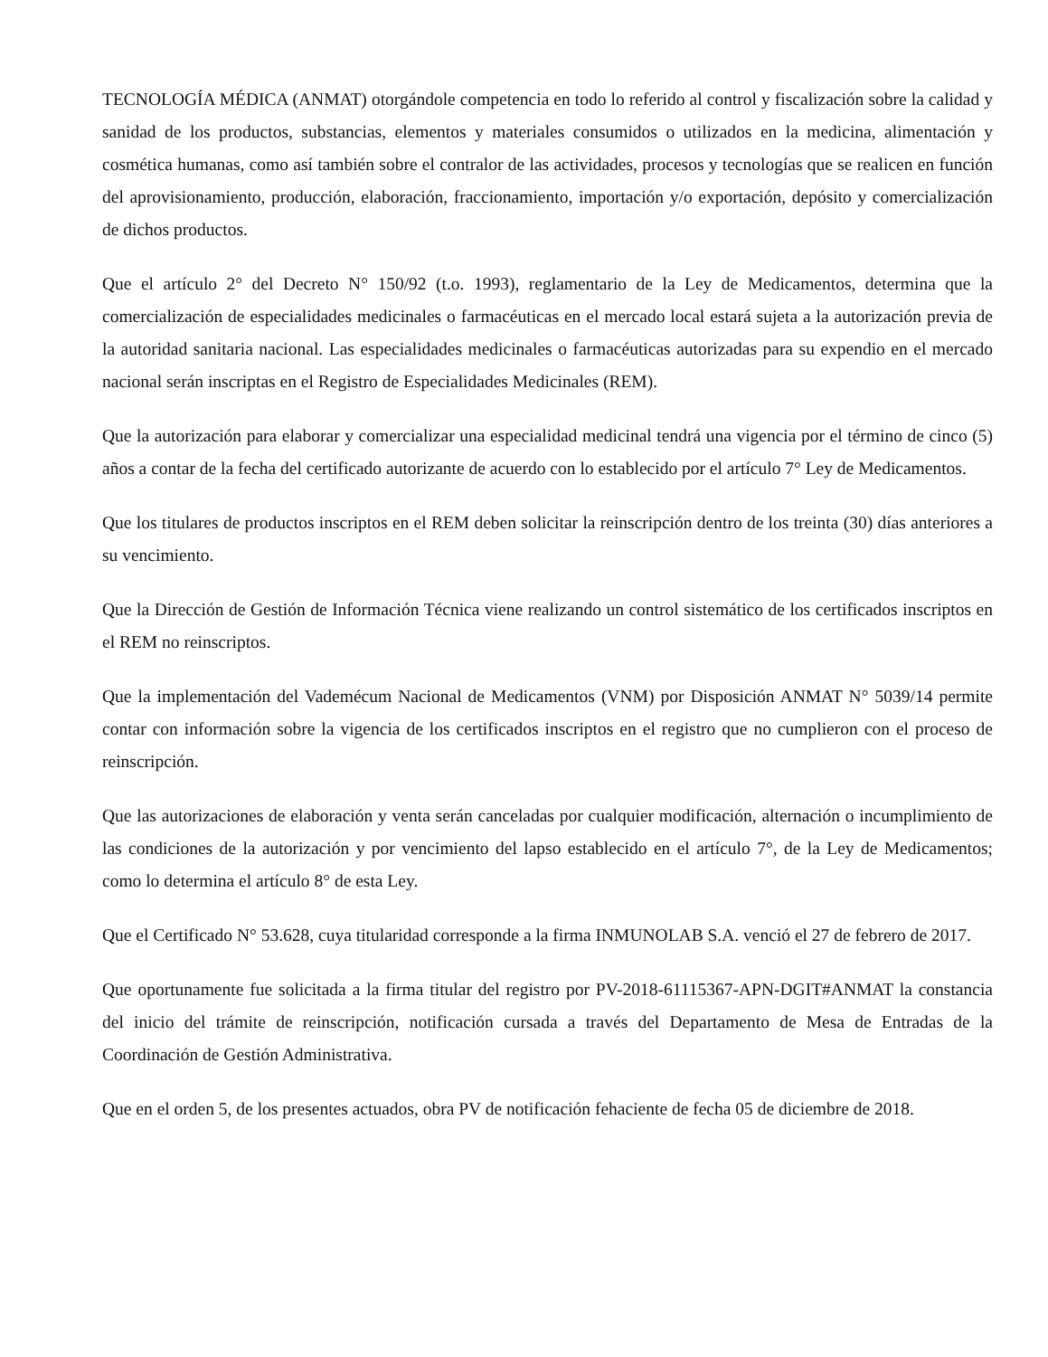TECNOLOGÍA MÉDICA (ANMAT) otorgándole competencia en todo lo referido al control y fiscalización sobre la calidad y sanidad de los productos, substancias, elementos y materiales consumidos o utilizados en la medicina, alimentación y cosmética humanas, como así también sobre el contralor de las actividades, procesos y tecnologías que se realicen en función del aprovisionamiento, producción, elaboración, fraccionamiento, importación y/o exportación, depósito y comercialización de dichos productos.
Que el artículo 2° del Decreto N° 150/92 (t.o. 1993), reglamentario de la Ley de Medicamentos, determina que la comercialización de especialidades medicinales o farmacéuticas en el mercado local estará sujeta a la autorización previa de la autoridad sanitaria nacional. Las especialidades medicinales o farmacéuticas autorizadas para su expendio en el mercado nacional serán inscriptas en el Registro de Especialidades Medicinales (REM).
Que la autorización para elaborar y comercializar una especialidad medicinal tendrá una vigencia por el término de cinco (5) años a contar de la fecha del certificado autorizante de acuerdo con lo establecido por el artículo 7° Ley de Medicamentos.
Que los titulares de productos inscriptos en el REM deben solicitar la reinscripción dentro de los treinta (30) días anteriores a su vencimiento.
Que la Dirección de Gestión de Información Técnica viene realizando un control sistemático de los certificados inscriptos en el REM no reinscriptos.
Que la implementación del Vademécum Nacional de Medicamentos (VNM) por Disposición ANMAT N° 5039/14 permite contar con información sobre la vigencia de los certificados inscriptos en el registro que no cumplieron con el proceso de reinscripción.
Que las autorizaciones de elaboración y venta serán canceladas por cualquier modificación, alternación o incumplimiento de las condiciones de la autorización y por vencimiento del lapso establecido en el artículo 7°, de la Ley de Medicamentos; como lo determina el artículo 8° de esta Ley.
Que el Certificado N° 53.628, cuya titularidad corresponde a la firma INMUNOLAB S.A. venció el 27 de febrero de 2017.
Que oportunamente fue solicitada a la firma titular del registro por PV-2018-61115367-APN-DGIT#ANMAT la constancia del inicio del trámite de reinscripción, notificación cursada a través del Departamento de Mesa de Entradas de la Coordinación de Gestión Administrativa.
Que en el orden 5, de los presentes actuados, obra PV de notificación fehaciente de fecha 05 de diciembre de 2018.